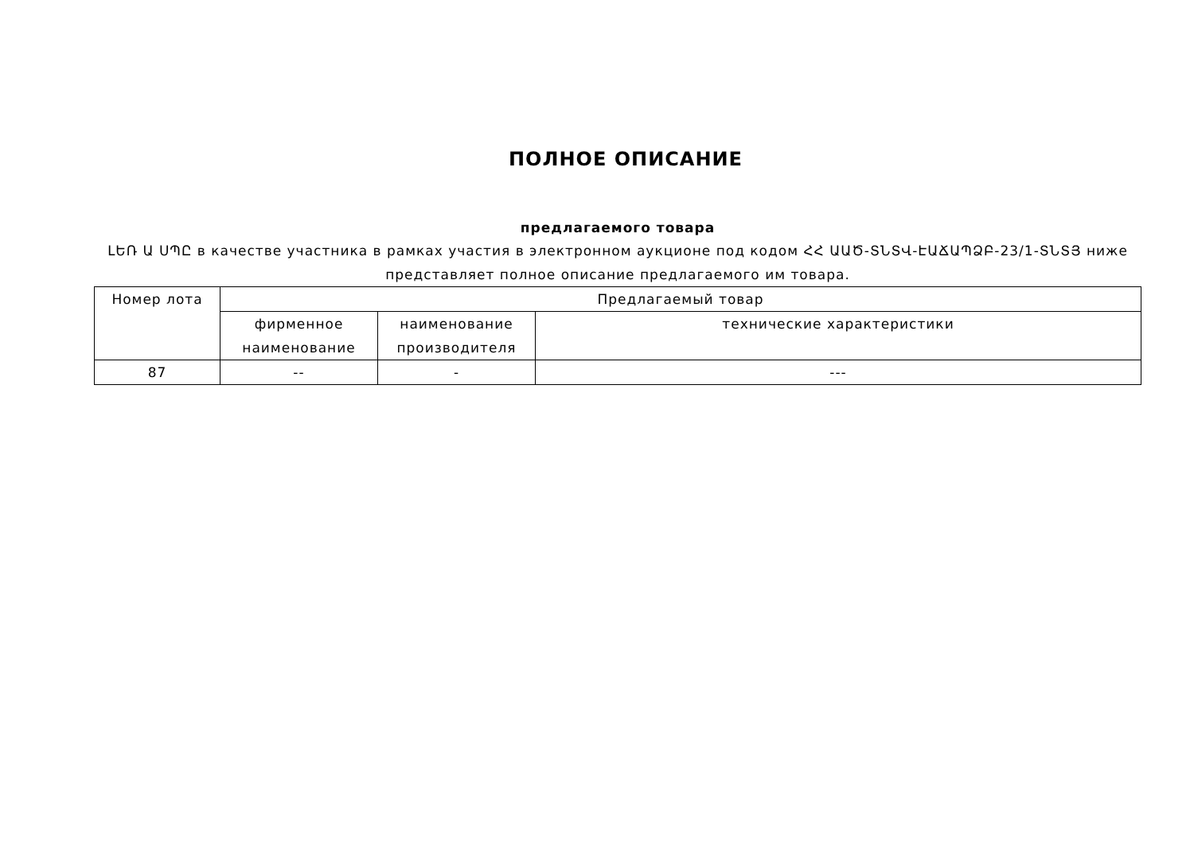ПОЛНОЕ ОПИСАНИЕ
предлагаемого товара
ԼԵՌ Ա ՍՊԸ в качестве участника в рамках участия в электронном аукционе под кодом ՀՀ ԱԱԾ-ՏՆՏՎ-ԷԱՃԱՊՁԲ-23/1-ՏՆՏՅ ниже представляет полное описание предлагаемого им товара.
| Номер лота | Предлагаемый товар | | |
| --- | --- | --- | --- |
| | фирменное наименование | наименование производителя | технические характеристики |
| 87 | -- | - | --- |